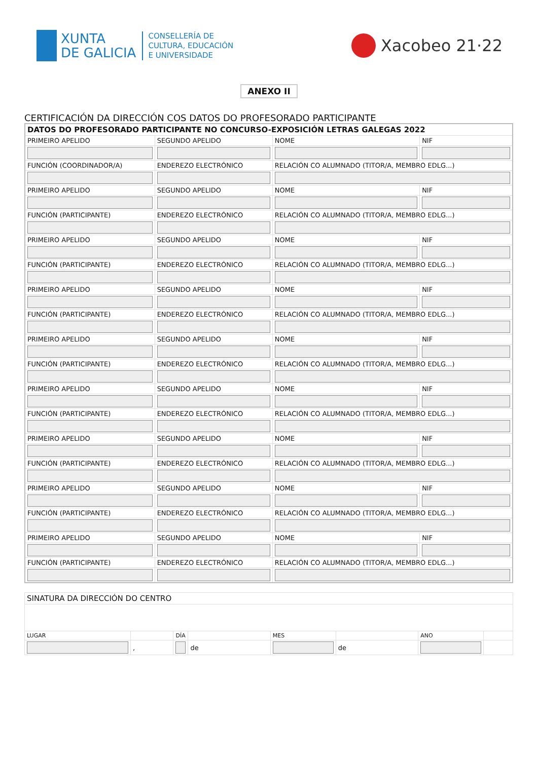XUNTA
DE GALICIA
CONSELLERÍA DE
CULTURA, EDUCACIÓN
E UNIVERSIDADE
Xacobeo 21·22
ANEXO II
CERTIFICACIÓN DA DIRECCIÓN COS DATOS DO PROFESORADO PARTICIPANTE
| DATOS DO PROFESORADO PARTICIPANTE NO CONCURSO-EXPOSICIÓN LETRAS GALEGAS 2022 | | | |
| PRIMEIRO APELIDO | SEGUNDO APELIDO | NOME | NIF |
| FUNCIÓN (COORDINADOR/A) | ENDEREZO ELECTRÓNICO | RELACIÓN CO ALUMNADO (TITOR/A, MEMBRO EDLG...) | |
| PRIMEIRO APELIDO | SEGUNDO APELIDO | NOME | NIF |
| FUNCIÓN (PARTICIPANTE) | ENDEREZO ELECTRÓNICO | RELACIÓN CO ALUMNADO (TITOR/A, MEMBRO EDLG...) | |
| PRIMEIRO APELIDO | SEGUNDO APELIDO | NOME | NIF |
| FUNCIÓN (PARTICIPANTE) | ENDEREZO ELECTRÓNICO | RELACIÓN CO ALUMNADO (TITOR/A, MEMBRO EDLG...) | |
| PRIMEIRO APELIDO | SEGUNDO APELIDO | NOME | NIF |
| FUNCIÓN (PARTICIPANTE) | ENDEREZO ELECTRÓNICO | RELACIÓN CO ALUMNADO (TITOR/A, MEMBRO EDLG...) | |
| PRIMEIRO APELIDO | SEGUNDO APELIDO | NOME | NIF |
| FUNCIÓN (PARTICIPANTE) | ENDEREZO ELECTRÓNICO | RELACIÓN CO ALUMNADO (TITOR/A, MEMBRO EDLG...) | |
| PRIMEIRO APELIDO | SEGUNDO APELIDO | NOME | NIF |
| FUNCIÓN (PARTICIPANTE) | ENDEREZO ELECTRÓNICO | RELACIÓN CO ALUMNADO (TITOR/A, MEMBRO EDLG...) | |
| PRIMEIRO APELIDO | SEGUNDO APELIDO | NOME | NIF |
| FUNCIÓN (PARTICIPANTE) | ENDEREZO ELECTRÓNICO | RELACIÓN CO ALUMNADO (TITOR/A, MEMBRO EDLG...) | |
| PRIMEIRO APELIDO | SEGUNDO APELIDO | NOME | NIF |
| FUNCIÓN (PARTICIPANTE) | ENDEREZO ELECTRÓNICO | RELACIÓN CO ALUMNADO (TITOR/A, MEMBRO EDLG...) | |
| PRIMEIRO APELIDO | SEGUNDO APELIDO | NOME | NIF |
| FUNCIÓN (PARTICIPANTE) | ENDEREZO ELECTRÓNICO | RELACIÓN CO ALUMNADO (TITOR/A, MEMBRO EDLG...) | |
| SINATURA DA DIRECCIÓN DO CENTRO | | | | | | | |
| LUGAR | | DÍA | | MES | | ANO | |
| | , | | de | | de | | |